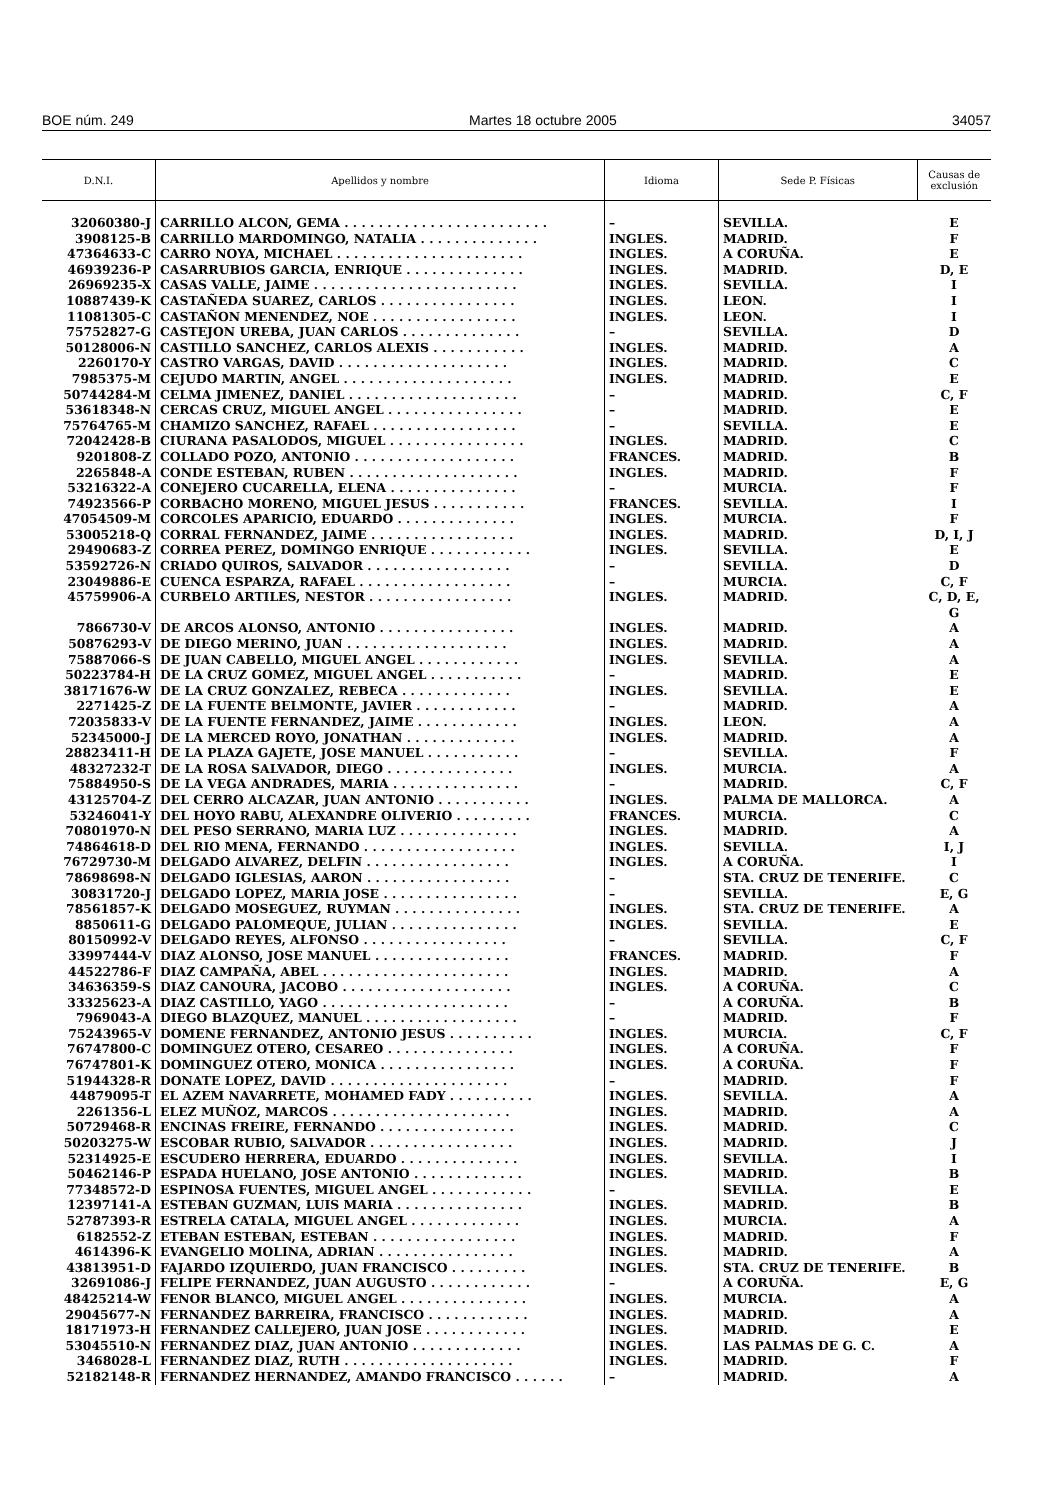BOE núm. 249 Martes 18 octubre 2005 34057
| D.N.I. | Apellidos y nombre | Idioma | Sede P. Físicas | Causas de exclusión |
| --- | --- | --- | --- | --- |
| 32060380-J | CARRILLO ALCON, GEMA . . . . . . . . . . . . . . . . . . . . . . . . | – | SEVILLA. | E |
| 3908125-B | CARRILLO MARDOMINGO, NATALIA . . . . . . . . . . . . . . | INGLES. | MADRID. | F |
| 47364633-C | CARRO NOYA, MICHAEL . . . . . . . . . . . . . . . . . . . . . . | INGLES. | A CORUÑA. | E |
| 46939236-P | CASARRUBIOS GARCIA, ENRIQUE . . . . . . . . . . . . . . | INGLES. | MADRID. | D, E |
| 26969235-X | CASAS VALLE, JAIME . . . . . . . . . . . . . . . . . . . . . . . . | INGLES. | SEVILLA. | I |
| 10887439-K | CASTAÑEDA SUAREZ, CARLOS . . . . . . . . . . . . . . . . | INGLES. | LEON. | I |
| 11081305-C | CASTAÑON MENENDEZ, NOE . . . . . . . . . . . . . . . . . | INGLES. | LEON. | I |
| 75752827-G | CASTEJON UREBA, JUAN CARLOS . . . . . . . . . . . . . . | – | SEVILLA. | D |
| 50128006-N | CASTILLO SANCHEZ, CARLOS ALEXIS . . . . . . . . . . . | INGLES. | MADRID. | A |
| 2260170-Y | CASTRO VARGAS, DAVID . . . . . . . . . . . . . . . . . . . . | INGLES. | MADRID. | C |
| 7985375-M | CEJUDO MARTIN, ANGEL . . . . . . . . . . . . . . . . . . . . | INGLES. | MADRID. | E |
| 50744284-M | CELMA JIMENEZ, DANIEL . . . . . . . . . . . . . . . . . . . . | – | MADRID. | C, F |
| 53618348-N | CERCAS CRUZ, MIGUEL ANGEL . . . . . . . . . . . . . . . . | – | MADRID. | E |
| 75764765-M | CHAMIZO SANCHEZ, RAFAEL . . . . . . . . . . . . . . . . . | – | SEVILLA. | E |
| 72042428-B | CIURANA PASALODOS, MIGUEL . . . . . . . . . . . . . . . . | INGLES. | MADRID. | C |
| 9201808-Z | COLLADO POZO, ANTONIO . . . . . . . . . . . . . . . . . . . | FRANCES. | MADRID. | B |
| 2265848-A | CONDE ESTEBAN, RUBEN . . . . . . . . . . . . . . . . . . . . | INGLES. | MADRID. | F |
| 53216322-A | CONEJERO CUCARELLA, ELENA . . . . . . . . . . . . . . . | – | MURCIA. | F |
| 74923566-P | CORBACHO MORENO, MIGUEL JESUS . . . . . . . . . . . | FRANCES. | SEVILLA. | I |
| 47054509-M | CORCOLES APARICIO, EDUARDO . . . . . . . . . . . . . . | INGLES. | MURCIA. | F |
| 53005218-Q | CORRAL FERNANDEZ, JAIME . . . . . . . . . . . . . . . . . | INGLES. | MADRID. | D, I, J |
| 29490683-Z | CORREA PEREZ, DOMINGO ENRIQUE . . . . . . . . . . . . | INGLES. | SEVILLA. | E |
| 53592726-N | CRIADO QUIROS, SALVADOR . . . . . . . . . . . . . . . . . | – | SEVILLA. | D |
| 23049886-E | CUENCA ESPARZA, RAFAEL . . . . . . . . . . . . . . . . . . | – | MURCIA. | C, F |
| 45759906-A | CURBELO ARTILES, NESTOR . . . . . . . . . . . . . . . . . | INGLES. | MADRID. | C, D, E, G |
| 7866730-V | DE ARCOS ALONSO, ANTONIO . . . . . . . . . . . . . . . . | INGLES. | MADRID. | A |
| 50876293-V | DE DIEGO MERINO, JUAN . . . . . . . . . . . . . . . . . . . | INGLES. | MADRID. | A |
| 75887066-S | DE JUAN CABELLO, MIGUEL ANGEL . . . . . . . . . . . . | INGLES. | SEVILLA. | A |
| 50223784-H | DE LA CRUZ GOMEZ, MIGUEL ANGEL . . . . . . . . . . . | – | MADRID. | E |
| 38171676-W | DE LA CRUZ GONZALEZ, REBECA . . . . . . . . . . . . . | INGLES. | SEVILLA. | E |
| 2271425-Z | DE LA FUENTE BELMONTE, JAVIER . . . . . . . . . . . . | – | MADRID. | A |
| 72035833-V | DE LA FUENTE FERNANDEZ, JAIME . . . . . . . . . . . . | INGLES. | LEON. | A |
| 52345000-J | DE LA MERCED ROYO, JONATHAN . . . . . . . . . . . . . | INGLES. | MADRID. | A |
| 28823411-H | DE LA PLAZA GAJETE, JOSE MANUEL . . . . . . . . . . . | – | SEVILLA. | F |
| 48327232-T | DE LA ROSA SALVADOR, DIEGO . . . . . . . . . . . . . . . | INGLES. | MURCIA. | A |
| 75884950-S | DE LA VEGA ANDRADES, MARIA . . . . . . . . . . . . . . . | – | MADRID. | C, F |
| 43125704-Z | DEL CERRO ALCAZAR, JUAN ANTONIO . . . . . . . . . . . | INGLES. | PALMA DE MALLORCA. | A |
| 53246041-Y | DEL HOYO RABU, ALEXANDRE OLIVERIO . . . . . . . . . | FRANCES. | MURCIA. | C |
| 70801970-N | DEL PESO SERRANO, MARIA LUZ . . . . . . . . . . . . . . | INGLES. | MADRID. | A |
| 74864618-D | DEL RIO MENA, FERNANDO . . . . . . . . . . . . . . . . . . | INGLES. | SEVILLA. | I, J |
| 76729730-M | DELGADO ALVAREZ, DELFIN . . . . . . . . . . . . . . . . . | INGLES. | A CORUÑA. | I |
| 78698698-N | DELGADO IGLESIAS, AARON . . . . . . . . . . . . . . . . . | – | STA. CRUZ DE TENERIFE. | C |
| 30831720-J | DELGADO LOPEZ, MARIA JOSE . . . . . . . . . . . . . . . . | – | SEVILLA. | E, G |
| 78561857-K | DELGADO MOSEGUEZ, RUYMAN . . . . . . . . . . . . . . . | INGLES. | STA. CRUZ DE TENERIFE. | A |
| 8850611-G | DELGADO PALOMEQUE, JULIAN . . . . . . . . . . . . . . . | INGLES. | SEVILLA. | E |
| 80150992-V | DELGADO REYES, ALFONSO . . . . . . . . . . . . . . . . . | – | SEVILLA. | C, F |
| 33997444-V | DIAZ ALONSO, JOSE MANUEL . . . . . . . . . . . . . . . . | FRANCES. | MADRID. | F |
| 44522786-F | DIAZ CAMPAÑA, ABEL . . . . . . . . . . . . . . . . . . . . . . | INGLES. | MADRID. | A |
| 34636359-S | DIAZ CANOURA, JACOBO . . . . . . . . . . . . . . . . . . . . | INGLES. | A CORUÑA. | C |
| 33325623-A | DIAZ CASTILLO, YAGO . . . . . . . . . . . . . . . . . . . . . . | – | A CORUÑA. | B |
| 7969043-A | DIEGO BLAZQUEZ, MANUEL . . . . . . . . . . . . . . . . . . | – | MADRID. | F |
| 75243965-V | DOMENE FERNANDEZ, ANTONIO JESUS . . . . . . . . . . | INGLES. | MURCIA. | C, F |
| 76747800-C | DOMINGUEZ OTERO, CESAREO . . . . . . . . . . . . . . . | INGLES. | A CORUÑA. | F |
| 76747801-K | DOMINGUEZ OTERO, MONICA . . . . . . . . . . . . . . . . | INGLES. | A CORUÑA. | F |
| 51944328-R | DONATE LOPEZ, DAVID . . . . . . . . . . . . . . . . . . . . . | – | MADRID. | F |
| 44879095-T | EL AZEM NAVARRETE, MOHAMED FADY . . . . . . . . . . | INGLES. | SEVILLA. | A |
| 2261356-L | ELEZ MUÑOZ, MARCOS . . . . . . . . . . . . . . . . . . . . . | INGLES. | MADRID. | A |
| 50729468-R | ENCINAS FREIRE, FERNANDO . . . . . . . . . . . . . . . . | INGLES. | MADRID. | C |
| 50203275-W | ESCOBAR RUBIO, SALVADOR . . . . . . . . . . . . . . . . . | INGLES. | MADRID. | J |
| 52314925-E | ESCUDERO HERRERA, EDUARDO . . . . . . . . . . . . . . | INGLES. | SEVILLA. | I |
| 50462146-P | ESPADA HUELANO, JOSE ANTONIO . . . . . . . . . . . . . | INGLES. | MADRID. | B |
| 77348572-D | ESPINOSA FUENTES, MIGUEL ANGEL . . . . . . . . . . . . | – | SEVILLA. | E |
| 12397141-A | ESTEBAN GUZMAN, LUIS MARIA . . . . . . . . . . . . . . . | INGLES. | MADRID. | B |
| 52787393-R | ESTRELA CATALA, MIGUEL ANGEL . . . . . . . . . . . . . | INGLES. | MURCIA. | A |
| 6182552-Z | ETEBAN ESTEBAN, ESTEBAN . . . . . . . . . . . . . . . . . | INGLES. | MADRID. | F |
| 4614396-K | EVANGELIO MOLINA, ADRIAN . . . . . . . . . . . . . . . . | INGLES. | MADRID. | A |
| 43813951-D | FAJARDO IZQUIERDO, JUAN FRANCISCO . . . . . . . . . | INGLES. | STA. CRUZ DE TENERIFE. | B |
| 32691086-J | FELIPE FERNANDEZ, JUAN AUGUSTO . . . . . . . . . . . . | – | A CORUÑA. | E, G |
| 48425214-W | FENOR BLANCO, MIGUEL ANGEL . . . . . . . . . . . . . . . | INGLES. | MURCIA. | A |
| 29045677-N | FERNANDEZ BARREIRA, FRANCISCO . . . . . . . . . . . . | INGLES. | MADRID. | A |
| 18171973-H | FERNANDEZ CALLEJERO, JUAN JOSE . . . . . . . . . . . . | INGLES. | MADRID. | E |
| 53045510-N | FERNANDEZ DIAZ, JUAN ANTONIO . . . . . . . . . . . . . | INGLES. | LAS PALMAS DE G. C. | A |
| 3468028-L | FERNANDEZ DIAZ, RUTH . . . . . . . . . . . . . . . . . . . . | INGLES. | MADRID. | F |
| 52182148-R | FERNANDEZ HERNANDEZ, AMANDO FRANCISCO . . . . . . | – | MADRID. | A |